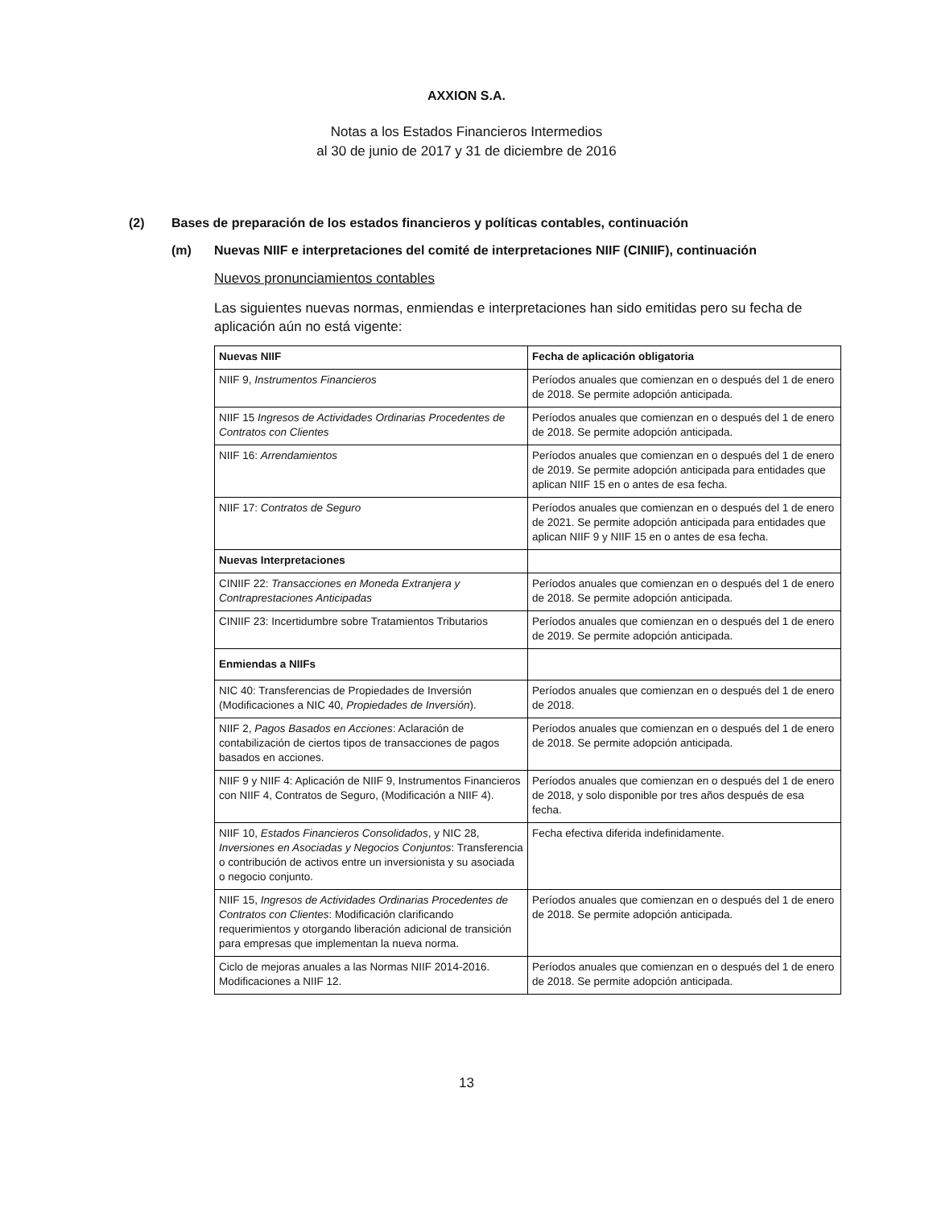AXXION S.A.
Notas a los Estados Financieros Intermedios
al 30 de junio de 2017 y 31 de diciembre de 2016
(2) Bases de preparación de los estados financieros y políticas contables, continuación
(m) Nuevas NIIF e interpretaciones del comité de interpretaciones NIIF (CINIIF), continuación
Nuevos pronunciamientos contables
Las siguientes nuevas normas, enmiendas e interpretaciones han sido emitidas pero su fecha de aplicación aún no está vigente:
| Nuevas NIIF | Fecha de aplicación obligatoria |
| --- | --- |
| NIIF 9, Instrumentos Financieros | Períodos anuales que comienzan en o después del 1 de enero de 2018. Se permite adopción anticipada. |
| NIIF 15 Ingresos de Actividades Ordinarias Procedentes de Contratos con Clientes | Períodos anuales que comienzan en o después del 1 de enero de 2018. Se permite adopción anticipada. |
| NIIF 16: Arrendamientos | Períodos anuales que comienzan en o después del 1 de enero de 2019. Se permite adopción anticipada para entidades que aplican NIIF 15 en o antes de esa fecha. |
| NIIF 17: Contratos de Seguro | Períodos anuales que comienzan en o después del 1 de enero de 2021. Se permite adopción anticipada para entidades que aplican NIIF 9 y NIIF 15 en o antes de esa fecha. |
| Nuevas Interpretaciones | |
| CINIIF 22: Transacciones en Moneda Extranjera y Contraprestaciones Anticipadas | Períodos anuales que comienzan en o después del 1 de enero de 2018. Se permite adopción anticipada. |
| CINIIF 23: Incertidumbre sobre Tratamientos Tributarios | Períodos anuales que comienzan en o después del 1 de enero de 2019. Se permite adopción anticipada. |
| Enmiendas a NIIFs | |
| NIC 40: Transferencias de Propiedades de Inversión (Modificaciones a NIC 40, Propiedades de Inversión ). | Períodos anuales que comienzan en o después del 1 de enero de 2018. |
| NIIF 2, Pagos Basados en Acciones : Aclaración de contabilización de ciertos tipos de transacciones de pagos basados en acciones. | Períodos anuales que comienzan en o después del 1 de enero de 2018. Se permite adopción anticipada. |
| NIIF 9 y NIIF 4: Aplicación de NIIF 9, Instrumentos Financieros con NIIF 4, Contratos de Seguro, (Modificación a NIIF 4). | Períodos anuales que comienzan en o después del 1 de enero de 2018, y solo disponible por tres años después de esa fecha. |
| NIIF 10, Estados Financieros Consolidados , y NIC 28, Inversiones en Asociadas y Negocios Conjuntos : Transferencia o contribución de activos entre un inversionista y su asociada o negocio conjunto. | Fecha efectiva diferida indefinidamente. |
| NIIF 15, Ingresos de Actividades Ordinarias Procedentes de Contratos con Clientes : Modificación clarificando requerimientos y otorgando liberación adicional de transición para empresas que implementan la nueva norma. | Períodos anuales que comienzan en o después del 1 de enero de 2018. Se permite adopción anticipada. |
| Ciclo de mejoras anuales a las Normas NIIF 2014-2016. Modificaciones a NIIF 12. | Períodos anuales que comienzan en o después del 1 de enero de 2018. Se permite adopción anticipada. |
13